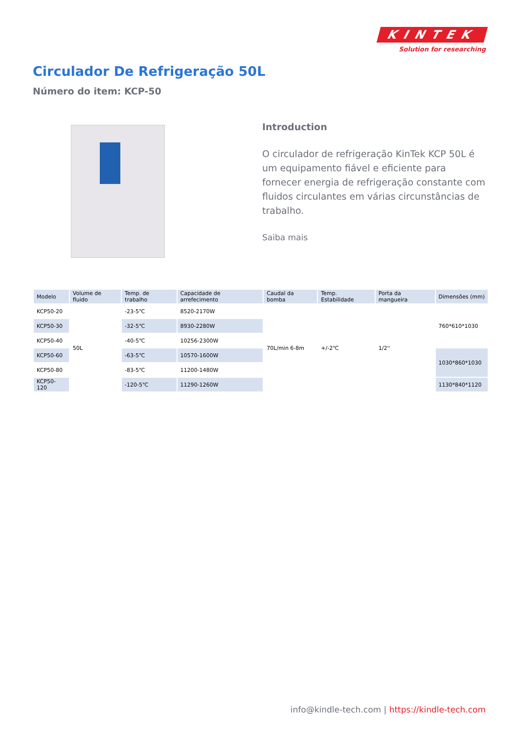KINTEK
Solution for researching
Circulador De Refrigeração 50L
Número do item: KCP-50
Introduction
O circulador de refrigeração KinTek KCP 50L é um equipamento fiável e eficiente para fornecer energia de refrigeração constante com fluidos circulantes em várias circunstâncias de trabalho.
Saiba mais
| Modelo | Volume de fluido | Temp. de trabalho | Capacidade de arrefecimento | Caudal da bomba | Temp. Estabilidade | Porta da mangueira | Dimensões (mm) |
| --- | --- | --- | --- | --- | --- | --- | --- |
| KCP50-20 | 50L | -23-5℃ | 8520-2170W | 70L/min 6-8m | +/-2℃ | 1/2'' | 760*610*1030 |
| KCP50-30 | | -32-5℃ | 8930-2280W | | | | |
| KCP50-40 | | -40-5℃ | 10256-2300W | | | | |
| KCP50-60 | | -63-5℃ | 10570-1600W | | | | 1030*860*1030 |
| KCP50-80 | | -83-5℃ | 11200-1480W | | | | |
| KCP50-120 | | -120-5℃ | 11290-1260W | | | | 1130*840*1120 |
info@kindle-tech.com | https://kindle-tech.com